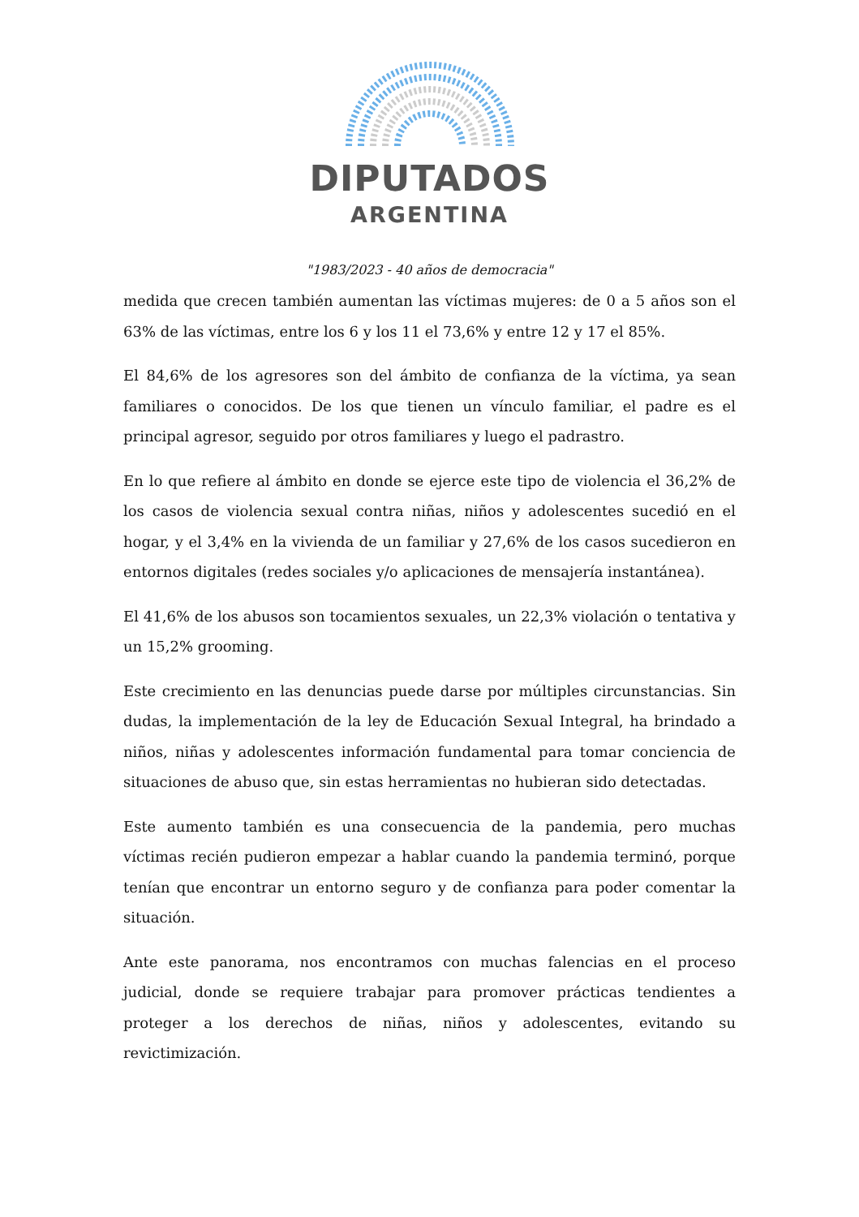DIPUTADOS
ARGENTINA
"1983/2023 - 40 años de democracia"
medida que crecen también aumentan las víctimas mujeres: de 0 a 5 años son el 63% de las víctimas, entre los 6 y los 11 el 73,6% y entre 12 y 17 el 85%.
El 84,6% de los agresores son del ámbito de confianza de la víctima, ya sean familiares o conocidos. De los que tienen un vínculo familiar, el padre es el principal agresor, seguido por otros familiares y luego el padrastro.
En lo que refiere al ámbito en donde se ejerce este tipo de violencia el 36,2% de los casos de violencia sexual contra niñas, niños y adolescentes sucedió en el hogar, y el 3,4% en la vivienda de un familiar y 27,6% de los casos sucedieron en entornos digitales (redes sociales y/o aplicaciones de mensajería instantánea).
El 41,6% de los abusos son tocamientos sexuales, un 22,3% violación o tentativa y un 15,2% grooming.
Este crecimiento en las denuncias puede darse por múltiples circunstancias. Sin dudas, la implementación de la ley de Educación Sexual Integral, ha brindado a niños, niñas y adolescentes información fundamental para tomar conciencia de situaciones de abuso que, sin estas herramientas no hubieran sido detectadas.
Este aumento también es una consecuencia de la pandemia, pero muchas víctimas recién pudieron empezar a hablar cuando la pandemia terminó, porque tenían que encontrar un entorno seguro y de confianza para poder comentar la situación.
Ante este panorama, nos encontramos con muchas falencias en el proceso judicial, donde se requiere trabajar para promover prácticas tendientes a proteger a los derechos de niñas, niños y adolescentes, evitando su revictimización.